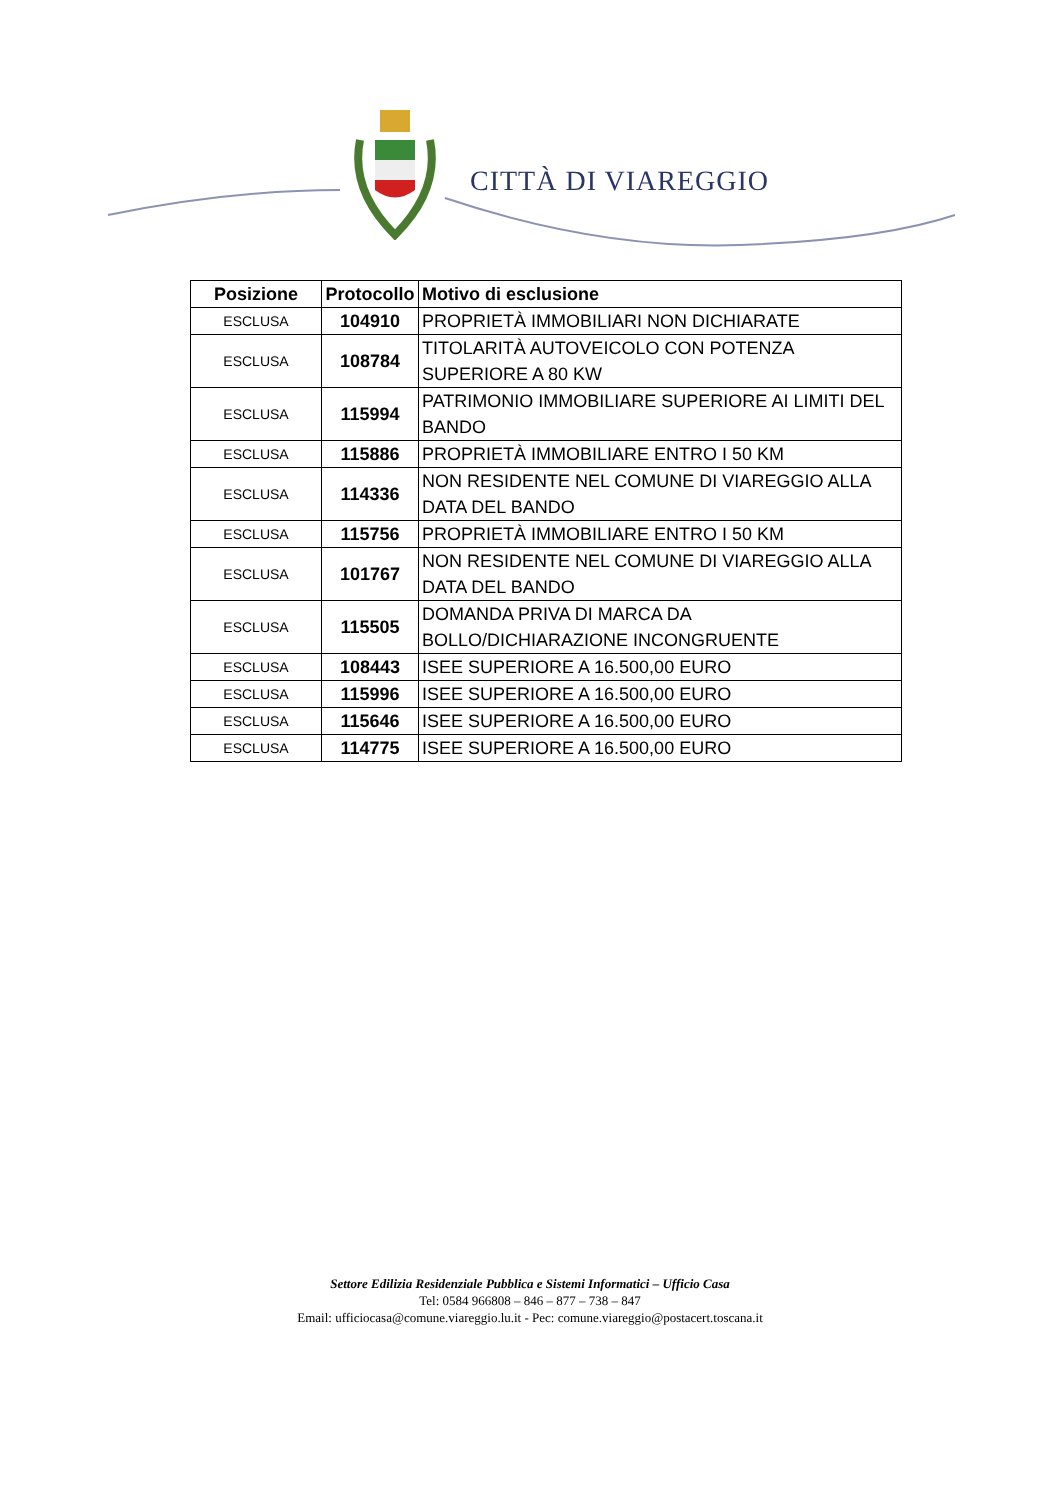CITTÀ DI VIAREGGIO
| Posizione | Protocollo | Motivo di esclusione |
| --- | --- | --- |
| ESCLUSA | 104910 | PROPRIETÀ IMMOBILIARI NON DICHIARATE |
| ESCLUSA | 108784 | TITOLARITÀ AUTOVEICOLO CON POTENZA SUPERIORE A 80 KW |
| ESCLUSA | 115994 | PATRIMONIO IMMOBILIARE SUPERIORE AI LIMITI DEL BANDO |
| ESCLUSA | 115886 | PROPRIETÀ IMMOBILIARE ENTRO I 50 KM |
| ESCLUSA | 114336 | NON RESIDENTE NEL COMUNE DI VIAREGGIO ALLA DATA DEL BANDO |
| ESCLUSA | 115756 | PROPRIETÀ IMMOBILIARE ENTRO I 50 KM |
| ESCLUSA | 101767 | NON RESIDENTE NEL COMUNE DI VIAREGGIO ALLA DATA DEL BANDO |
| ESCLUSA | 115505 | DOMANDA PRIVA DI MARCA DA BOLLO/DICHIARAZIONE INCONGRUENTE |
| ESCLUSA | 108443 | ISEE SUPERIORE A 16.500,00 EURO |
| ESCLUSA | 115996 | ISEE SUPERIORE A 16.500,00 EURO |
| ESCLUSA | 115646 | ISEE SUPERIORE A 16.500,00 EURO |
| ESCLUSA | 114775 | ISEE SUPERIORE A 16.500,00 EURO |
Settore Edilizia Residenziale Pubblica e Sistemi Informatici – Ufficio Casa
Tel: 0584 966808 – 846 – 877 – 738 – 847
Email: ufficiocasa@comune.viareggio.lu.it - Pec: comune.viareggio@postacert.toscana.it